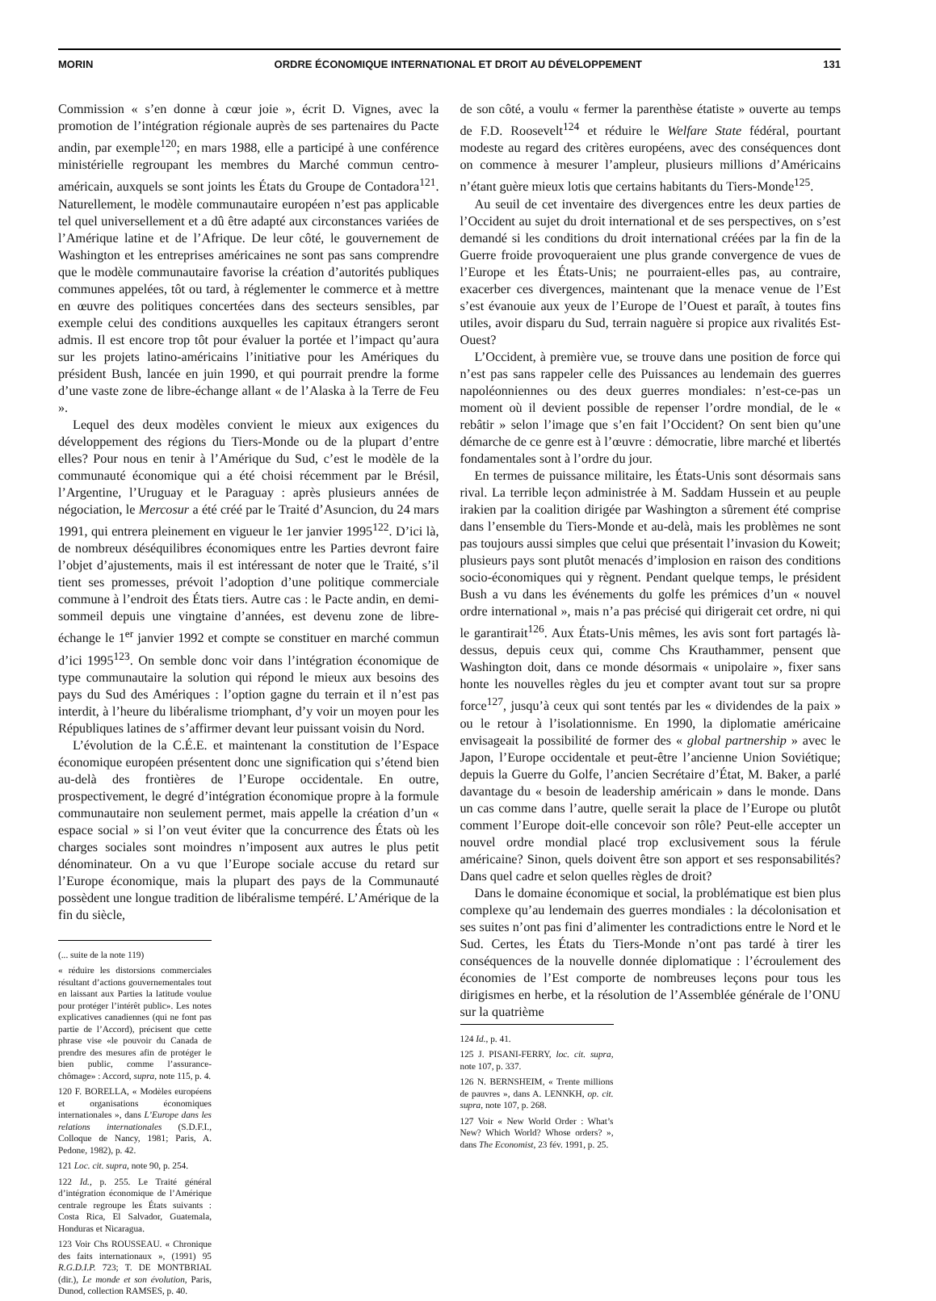MORIN ORDRE ÉCONOMIQUE INTERNATIONAL ET DROIT AU DÉVELOPPEMENT 131
Commission « s’en donne à cœur joie », écrit D. Vignes, avec la promotion de l’intégration régionale auprès de ses partenaires du Pacte andin, par exemple<sup>120</sup>; en mars 1988, elle a participé à une conférence ministérielle regroupant les membres du Marché commun centro-américain, auxquels se sont joints les États du Groupe de Contadora<sup>121</sup>. Naturellement, le modèle communautaire européen n’est pas applicable tel quel universellement et a dû être adapté aux circonstances variées de l’Amérique latine et de l’Afrique. De leur côté, le gouvernement de Washington et les entreprises américaines ne sont pas sans comprendre que le modèle communautaire favorise la création d’autorités publiques communes appelées, tôt ou tard, à réglementer le commerce et à mettre en œuvre des politiques concertées dans des secteurs sensibles, par exemple celui des conditions auxquelles les capitaux étrangers seront admis. Il est encore trop tôt pour évaluer la portée et l’impact qu’aura sur les projets latino-américains l’initiative pour les Amériques du président Bush, lancée en juin 1990, et qui pourrait prendre la forme d’une vaste zone de libre-échange allant « de l’Alaska à la Terre de Feu ».
Lequel des deux modèles convient le mieux aux exigences du développement des régions du Tiers-Monde ou de la plupart d’entre elles? Pour nous en tenir à l’Amérique du Sud, c’est le modèle de la communauté économique qui a été choisi récemment par le Brésil, l’Argentine, l’Uruguay et le Paraguay : après plusieurs années de négociation, le Mercosur a été créé par le Traité d’Asuncion, du 24 mars 1991, qui entrera pleinement en vigueur le 1er janvier 1995<sup>122</sup>. D’ici là, de nombreux déséquilibres économiques entre les Parties devront faire l’objet d’ajustements, mais il est intéressant de noter que le Traité, s’il tient ses promesses, prévoit l’adoption d’une politique commerciale commune à l’endroit des États tiers. Autre cas : le Pacte andin, en demi-sommeil depuis une vingtaine d’années, est devenu zone de libre-échange le 1<sup>er</sup> janvier 1992 et compte se constituer en marché commun d’ici 1995<sup>123</sup>. On semble donc voir dans l’intégration économique de type communautaire la solution qui répond le mieux aux besoins des pays du Sud des Amériques : l’option gagne du terrain et il n’est pas interdit, à l’heure du libéralisme triomphant, d’y voir un moyen pour les Républiques latines de s’affirmer devant leur puissant voisin du Nord.
L’évolution de la C.É.E. et maintenant la constitution de l’Espace économique européen présentent donc une signification qui s’étend bien au-delà des frontières de l’Europe occidentale. En outre, prospectivement, le degré d’intégration économique propre à la formule communautaire non seulement permet, mais appelle la création d’un « espace social » si l’on veut éviter que la concurrence des États où les charges sociales sont moindres n’imposent aux autres le plus petit dénominateur. On a vu que l’Europe sociale accuse du retard sur l’Europe économique, mais la plupart des pays de la Communauté possèdent une longue tradition de libéralisme tempéré. L’Amérique de la fin du siècle,
(... suite de la note 119)
« réduire les distorsions commerciales résultant d’actions gouvernementales tout en laissant aux Parties la latitude voulue pour protéger l’intérêt public». Les notes explicatives canadiennes (qui ne font pas partie de l’Accord), précisent que cette phrase vise «le pouvoir du Canada de prendre des mesures afin de protéger le bien public, comme l’assurance-chômage» : Accord, supra, note 115, p. 4.
120 F. BORELLA, « Modèles européens et organisations économiques internationales », dans L’Europe dans les relations internationales (S.D.F.I., Colloque de Nancy, 1981; Paris, A. Pedone, 1982), p. 42.
121 Loc. cit. supra, note 90, p. 254.
122 Id., p. 255. Le Traité général d’intégration économique de l’Amérique centrale regroupe les États suivants : Costa Rica, El Salvador, Guatemala, Honduras et Nicaragua.
123 Voir Chs ROUSSEAU. « Chronique des faits internationaux », (1991) 95 R.G.D.I.P. 723; T. DE MONTBRIAL (dir.), Le monde et son évolution, Paris, Dunod, collection RAMSES, p. 40.
de son côté, a voulu « fermer la parenthèse étatiste » ouverte au temps de F.D. Roosevelt<sup>124</sup> et réduire le Welfare State fédéral, pourtant modeste au regard des critères européens, avec des conséquences dont on commence à mesurer l’ampleur, plusieurs millions d’Américains n’étant guère mieux lotis que certains habitants du Tiers-Monde<sup>125</sup>.
Au seuil de cet inventaire des divergences entre les deux parties de l’Occident au sujet du droit international et de ses perspectives, on s’est demandé si les conditions du droit international créées par la fin de la Guerre froide provoqueraient une plus grande convergence de vues de l’Europe et les États-Unis; ne pourraient-elles pas, au contraire, exacerber ces divergences, maintenant que la menace venue de l’Est s’est évanouie aux yeux de l’Europe de l’Ouest et paraît, à toutes fins utiles, avoir disparu du Sud, terrain naguère si propice aux rivalités Est-Ouest?
L’Occident, à première vue, se trouve dans une position de force qui n’est pas sans rappeler celle des Puissances au lendemain des guerres napoléonniennes ou des deux guerres mondiales: n’est-ce-pas un moment où il devient possible de repenser l’ordre mondial, de le « rebâtir » selon l’image que s’en fait l’Occident? On sent bien qu’une démarche de ce genre est à l’œuvre : démocratie, libre marché et libertés fondamentales sont à l’ordre du jour.
En termes de puissance militaire, les États-Unis sont désormais sans rival. La terrible leçon administrée à M. Saddam Hussein et au peuple irakien par la coalition dirigée par Washington a sûrement été comprise dans l’ensemble du Tiers-Monde et au-delà, mais les problèmes ne sont pas toujours aussi simples que celui que présentait l’invasion du Koweit; plusieurs pays sont plutôt menacés d’implosion en raison des conditions socio-économiques qui y règnent. Pendant quelque temps, le président Bush a vu dans les événements du golfe les prémices d’un « nouvel ordre international », mais n’a pas précisé qui dirigerait cet ordre, ni qui le garantirait<sup>126</sup>. Aux États-Unis mêmes, les avis sont fort partagés là-dessus, depuis ceux qui, comme Chs Krauthammer, pensent que Washington doit, dans ce monde désormais « unipolaire », fixer sans honte les nouvelles règles du jeu et compter avant tout sur sa propre force<sup>127</sup>, jusqu’à ceux qui sont tentés par les « dividendes de la paix » ou le retour à l’isolationnisme. En 1990, la diplomatie américaine envisageait la possibilité de former des « global partnership » avec le Japon, l’Europe occidentale et peut-être l’ancienne Union Soviétique; depuis la Guerre du Golfe, l’ancien Secrétaire d’État, M. Baker, a parlé davantage du « besoin de leadership américain » dans le monde. Dans un cas comme dans l’autre, quelle serait la place de l’Europe ou plutôt comment l’Europe doit-elle concevoir son rôle? Peut-elle accepter un nouvel ordre mondial placé trop exclusivement sous la férule américaine? Sinon, quels doivent être son apport et ses responsabilités? Dans quel cadre et selon quelles règles de droit?
Dans le domaine économique et social, la problématique est bien plus complexe qu’au lendemain des guerres mondiales : la décolonisation et ses suites n’ont pas fini d’alimenter les contradictions entre le Nord et le Sud. Certes, les États du Tiers-Monde n’ont pas tardé à tirer les conséquences de la nouvelle donnée diplomatique : l’écroulement des économies de l’Est comporte de nombreuses leçons pour tous les dirigismes en herbe, et la résolution de l’Assemblée générale de l’ONU sur la quatrième
124 Id., p. 41.
125 J. PISANI-FERRY, loc. cit. supra, note 107, p. 337.
126 N. BERNSHEIM, « Trente millions de pauvres », dans A. LENNKH, op. cit. supra, note 107, p. 268.
127 Voir « New World Order : What’s New? Which World? Whose orders? », dans The Economist, 23 fév. 1991, p. 25.